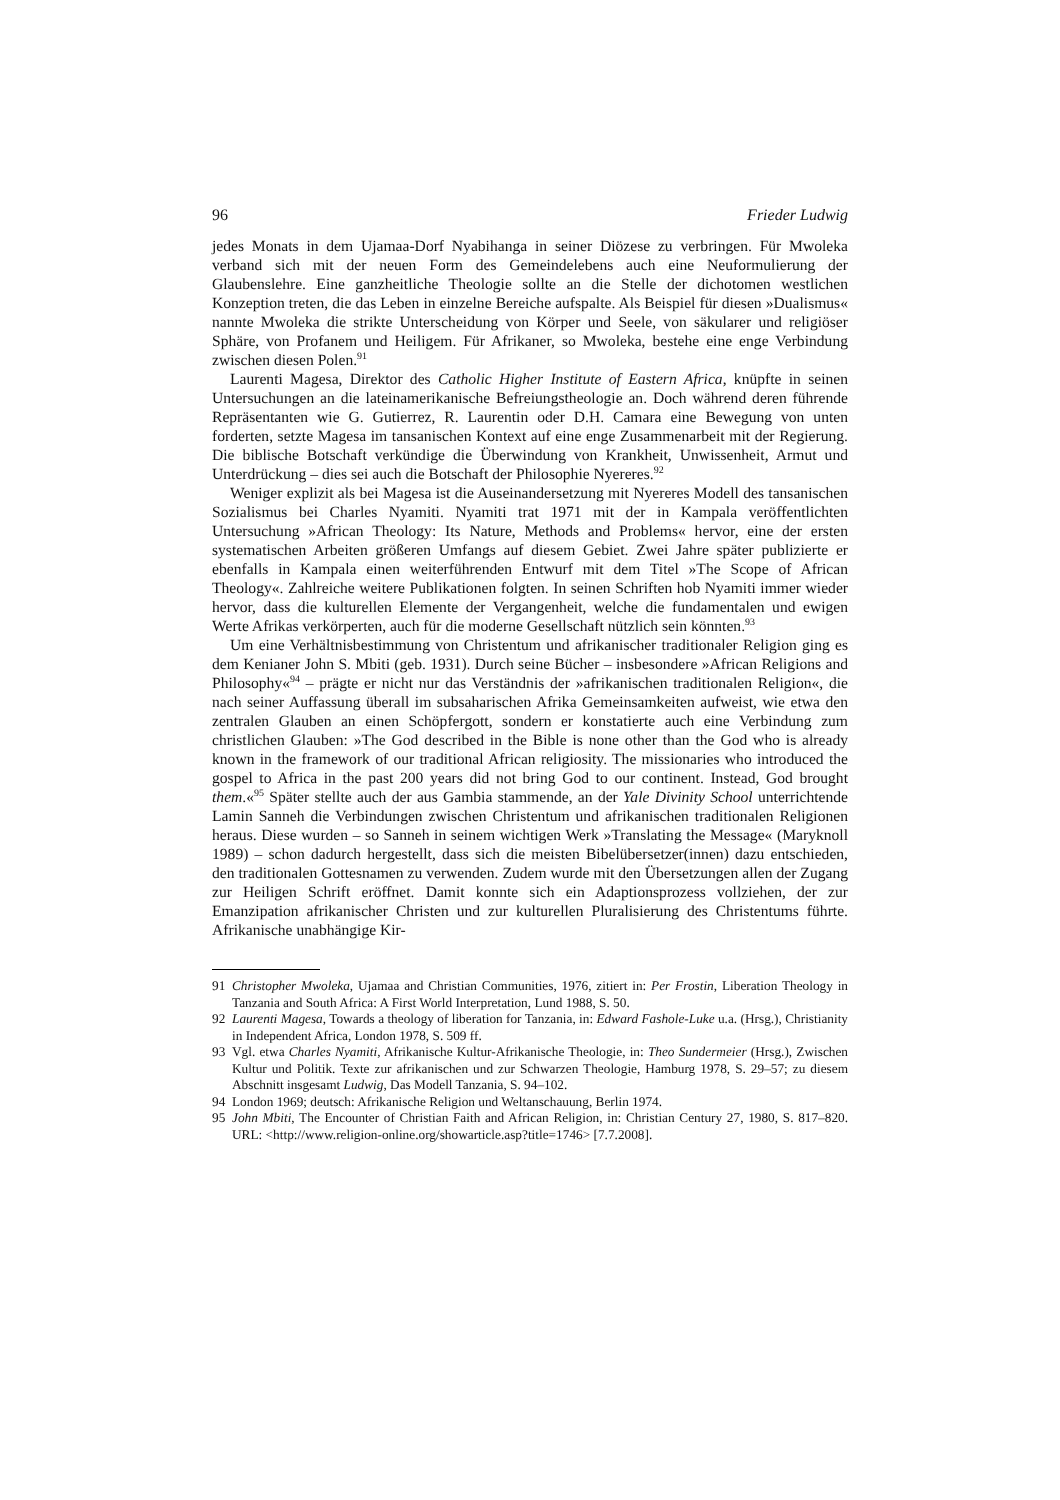96 Frieder Ludwig
jedes Monats in dem Ujamaa-Dorf Nyabihanga in seiner Diözese zu verbringen. Für Mwoleka verband sich mit der neuen Form des Gemeindelebens auch eine Neuformulierung der Glaubenslehre. Eine ganzheitliche Theologie sollte an die Stelle der dichotomen westlichen Konzeption treten, die das Leben in einzelne Bereiche aufspalte. Als Beispiel für diesen »Dualismus« nannte Mwoleka die strikte Unterscheidung von Körper und Seele, von säkularer und religiöser Sphäre, von Profanem und Heiligem. Für Afrikaner, so Mwoleka, bestehe eine enge Verbindung zwischen diesen Polen.<sup>91</sup>
Laurenti Magesa, Direktor des Catholic Higher Institute of Eastern Africa, knüpfte in seinen Untersuchungen an die lateinamerikanische Befreiungstheologie an. Doch während deren führende Repräsentanten wie G. Gutierrez, R. Laurentin oder D.H. Camara eine Bewegung von unten forderten, setzte Magesa im tansanischen Kontext auf eine enge Zusammenarbeit mit der Regierung. Die biblische Botschaft verkündige die Überwindung von Krankheit, Unwissenheit, Armut und Unterdrückung – dies sei auch die Botschaft der Philosophie Nyereres.<sup>92</sup>
Weniger explizit als bei Magesa ist die Auseinandersetzung mit Nyereres Modell des tansanischen Sozialismus bei Charles Nyamiti. Nyamiti trat 1971 mit der in Kampala veröffentlichten Untersuchung »African Theology: Its Nature, Methods and Problems« hervor, eine der ersten systematischen Arbeiten größeren Umfangs auf diesem Gebiet. Zwei Jahre später publizierte er ebenfalls in Kampala einen weiterführenden Entwurf mit dem Titel »The Scope of African Theology«. Zahlreiche weitere Publikationen folgten. In seinen Schriften hob Nyamiti immer wieder hervor, dass die kulturellen Elemente der Vergangenheit, welche die fundamentalen und ewigen Werte Afrikas verkörperten, auch für die moderne Gesellschaft nützlich sein könnten.<sup>93</sup>
Um eine Verhältnisbestimmung von Christentum und afrikanischer traditionaler Religion ging es dem Kenianer John S. Mbiti (geb. 1931). Durch seine Bücher – insbesondere »African Religions and Philosophy«<sup>94</sup> – prägte er nicht nur das Verständnis der »afrikanischen traditionalen Religion«, die nach seiner Auffassung überall im subsaharischen Afrika Gemeinsamkeiten aufweist, wie etwa den zentralen Glauben an einen Schöpfergott, sondern er konstatierte auch eine Verbindung zum christlichen Glauben: »The God described in the Bible is none other than the God who is already known in the framework of our traditional African religiosity. The missionaries who introduced the gospel to Africa in the past 200 years did not bring God to our continent. Instead, God brought them.«<sup>95</sup> Später stellte auch der aus Gambia stammende, an der Yale Divinity School unterrichtende Lamin Sanneh die Verbindungen zwischen Christentum und afrikanischen traditionalen Religionen heraus. Diese wurden – so Sanneh in seinem wichtigen Werk »Translating the Message« (Maryknoll 1989) – schon dadurch hergestellt, dass sich die meisten Bibelübersetzer(innen) dazu entschieden, den traditionalen Gottesnamen zu verwenden. Zudem wurde mit den Übersetzungen allen der Zugang zur Heiligen Schrift eröffnet. Damit konnte sich ein Adaptionsprozess vollziehen, der zur Emanzipation afrikanischer Christen und zur kulturellen Pluralisierung des Christentums führte. Afrikanische unabhängige Kir-
91 Christopher Mwoleka, Ujamaa and Christian Communities, 1976, zitiert in: Per Frostin, Liberation Theology in Tanzania and South Africa: A First World Interpretation, Lund 1988, S. 50.
92 Laurenti Magesa, Towards a theology of liberation for Tanzania, in: Edward Fashole-Luke u.a. (Hrsg.), Christianity in Independent Africa, London 1978, S. 509 ff.
93 Vgl. etwa Charles Nyamiti, Afrikanische Kultur-Afrikanische Theologie, in: Theo Sundermeier (Hrsg.), Zwischen Kultur und Politik. Texte zur afrikanischen und zur Schwarzen Theologie, Hamburg 1978, S. 29–57; zu diesem Abschnitt insgesamt Ludwig, Das Modell Tanzania, S. 94–102.
94 London 1969; deutsch: Afrikanische Religion und Weltanschauung, Berlin 1974.
95 John Mbiti, The Encounter of Christian Faith and African Religion, in: Christian Century 27, 1980, S. 817–820. URL: <http://www.religion-online.org/showarticle.asp?title=1746> [7.7.2008].